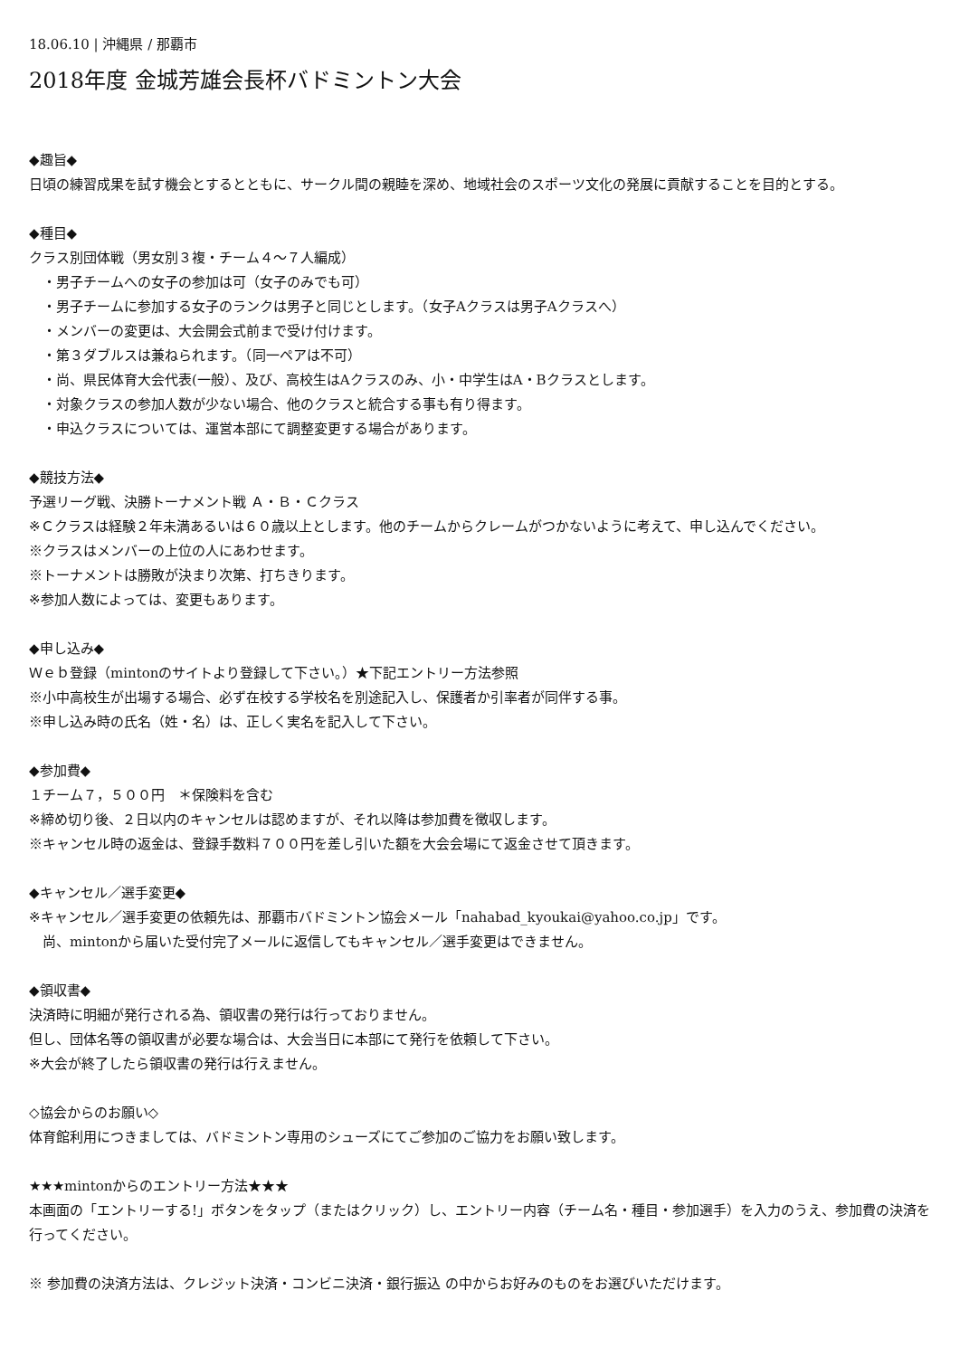18.06.10 | 沖縄県 / 那覇市
2018年度 金城芳雄会長杯バドミントン大会
◆趣旨◆
日頃の練習成果を試す機会とするとともに、サークル間の親睦を深め、地域社会のスポーツ文化の発展に貢献することを目的とする。
◆種目◆
クラス別団体戦（男女別３複・チーム４～７人編成）
　・男子チームへの女子の参加は可（女子のみでも可）
　・男子チームに参加する女子のランクは男子と同じとします。（女子Aクラスは男子Aクラスへ）
　・メンバーの変更は、大会開会式前まで受け付けます。
　・第３ダブルスは兼ねられます。（同一ペアは不可）
　・尚、県民体育大会代表(一般）、及び、高校生はAクラスのみ、小・中学生はA・Bクラスとします。
　・対象クラスの参加人数が少ない場合、他のクラスと統合する事も有り得ます。
　・申込クラスについては、運営本部にて調整変更する場合があります。
◆競技方法◆
予選リーグ戦、決勝トーナメント戦 Ａ・Ｂ・Ｃクラス
※Ｃクラスは経験２年未満あるいは６０歳以上とします。他のチームからクレームがつかないように考えて、申し込んでください。
※クラスはメンバーの上位の人にあわせます。
※トーナメントは勝敗が決まり次第、打ちきります。
※参加人数によっては、変更もあります。
◆申し込み◆
Ｗｅｂ登録（mintonのサイトより登録して下さい。）★下記エントリー方法参照
※小中高校生が出場する場合、必ず在校する学校名を別途記入し、保護者か引率者が同伴する事。
※申し込み時の氏名（姓・名）は、正しく実名を記入して下さい。
◆参加費◆
１チーム７，５００円　＊保険料を含む
※締め切り後、２日以内のキャンセルは認めますが、それ以降は参加費を徴収します。
※キャンセル時の返金は、登録手数料７００円を差し引いた額を大会会場にて返金させて頂きます。
◆キャンセル／選手変更◆
※キャンセル／選手変更の依頼先は、那覇市バドミントン協会メール「nahabad_kyoukai@yahoo.co.jp」です。
　尚、mintonから届いた受付完了メールに返信してもキャンセル／選手変更はできません。
◆領収書◆
決済時に明細が発行される為、領収書の発行は行っておりません。
但し、団体名等の領収書が必要な場合は、大会当日に本部にて発行を依頼して下さい。
※大会が終了したら領収書の発行は行えません。
◇協会からのお願い◇
体育館利用につきましては、バドミントン専用のシューズにてご参加のご協力をお願い致します。
★★★mintonからのエントリー方法★★★
本画面の「エントリーする!」ボタンをタップ（またはクリック）し、エントリー内容（チーム名・種目・参加選手）を入力のうえ、参加費の決済を行ってください。
※ 参加費の決済方法は、クレジット決済・コンビニ決済・銀行振込 の中からお好みのものをお選びいただけます。